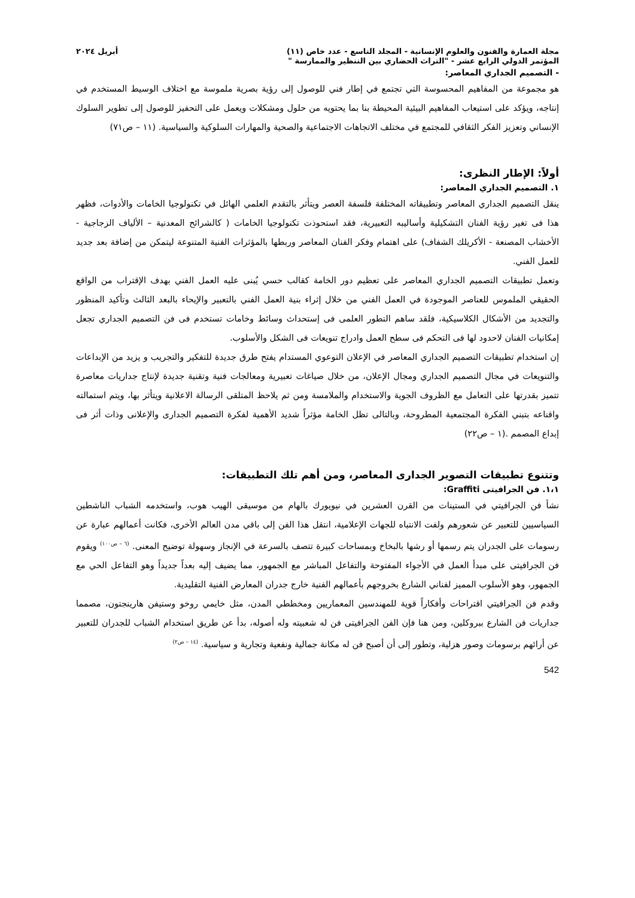مجلة العمارة والفنون والعلوم الإنسانية - المجلد التاسع - عدد خاص (١١) أبريل ٢٠٢٤
المؤتمر الدولي الرابع عشر - "التراث الحضاري بين التنظير والممارسة "
- التصميم الجداري المعاصر:
هو مجموعة من المفاهيم المحسوسة التي تجتمع في إطار فني للوصول إلى رؤية بصرية ملموسة مع اختلاف الوسيط المستخدم في إنتاجه، ويؤكد على استيعاب المفاهيم البيئية المحيطة بنا بما يحتويه من حلول ومشكلات ويعمل على التحفيز للوصول إلى تطوير السلوك الإنساني وتعزيز الفكر الثقافي للمجتمع في مختلف الاتجاهات الاجتماعية والصحية والمهارات السلوكية والسياسية. (١١ – ص٧١)
أولاً: الإطار النظرى:
١. التصميم الجداري المعاصر:
ينقل التصميم الجداري المعاصر وتطبيقاته المختلفة فلسفة العصر ويتأثر بالتقدم العلمي الهائل في تكنولوجيا الخامات والأدوات، فظهر هذا فى تغير رؤية الفنان التشكيلية وأساليبه التعبيرية، فقد استحوذت تكنولوجيا الخامات ( كالشرائح المعدنية – الألياف الزجاجية - الأخشاب المصنعة - الأكريلك الشفاف) على اهتمام وفكر الفنان المعاصر وربطها بالمؤثرات الفنية المتنوعة ليتمكن من إضافة بعد جديد للعمل الفني.
وتعمل تطبيقات التصميم الجداري المعاصر على تعظيم دور الخامة كقالب حسي يُبنى عليه العمل الفني بهدف الإقتراب من الواقع الحقيقي الملموس للعناصر الموجودة في العمل الفني من خلال إثراء بنية العمل الفني بالتعبير والإيحاء بالبعد الثالث وتأكيد المنظور والتجديد من الأشكال الكلاسيكية، فلقد ساهم التطور العلمى فى إستحداث وسائط وخامات تستخدم فى فن التصميم الجداري تجعل إمكانيات الفنان لاحدود لها فى التحكم فى سطح العمل وادراج تنويعات فى الشكل والأسلوب.
إن استخدام تطبيقات التصميم الجداري المعاصر في الإعلان التوعوي المستدام يفتح طرق جديدة للتفكير والتجريب و يزيد من الإبداعات والتنويعات في مجال التصميم الجداري ومجال الإعلان، من خلال صياغات تعبيرية ومعالجات فنية وتقنية جديدة لإنتاج جداريات معاصرة تتميز بقدرتها على التعامل مع الظروف الجوية والاستخدام والملامسة ومن ثم يلاحظ المتلقى الرسالة الاعلانية ويتأثر بها، ويتم استمالته واقناعه بتبني الفكرة المجتمعية المطروحة، وبالتالى تظل الخامة مؤثراً شديد الأهمية لفكرة التصميم الجدارى والإعلانى وذات أثر فى إبداع المصمم .(١ – ص٢٢)
وتتنوع تطبيقات التصوير الجدارى المعاصر، ومن أهم تلك التطبيقات:
١،١. فن الجرافيتى Graffiti:
نشأ فن الجرافيتي في الستينات من القرن العشرين في نيويورك بالهام من موسيقى الهيب هوب، واستخدمه الشباب الناشطين السياسيين للتعبير عن شعورهم ولفت الانتباه للجهات الإعلامية، انتقل هذا الفن إلى باقي مدن العالم الأخرى، فكانت أعمالهم عبارة عن رسومات على الجدران يتم رسمها أو رشها بالبخاخ وبمساحات كبيرة تتصف بالسرعة في الإنجاز وسهولة توضيح المعنى. <sup>(٦ – ص١٠٠)</sup> ويقوم فن الجرافيتى على مبدأ العمل في الأجواء المفتوحة والتفاعل المباشر مع الجمهور، مما يضيف إليه بعداً جديداً وهو التفاعل الحي مع الجمهور، وهو الأسلوب المميز لفناني الشارع بخروجهم بأعمالهم الفنية خارج جدران المعارض الفنية التقليدية.
وقدم فن الجرافيتي اقتراحات وأفكاراً قوية للمهندسين المعماريين ومخططي المدن، مثل خايمي روخو وستيفن هارينجتون، مصمما جداريات فن الشارع ببروكلين، ومن هنا فإن الفن الجرافيتى فن له شعبيته وله أصوله، بدأ عن طريق استخدام الشباب للجدران للتعبير عن أرائهم برسومات وصور هزلية، وتطور إلى أن أصبح فن له مكانة جمالية ونفعية وتجارية و سياسية. <sup>(١٤ – ص٢)</sup>
542